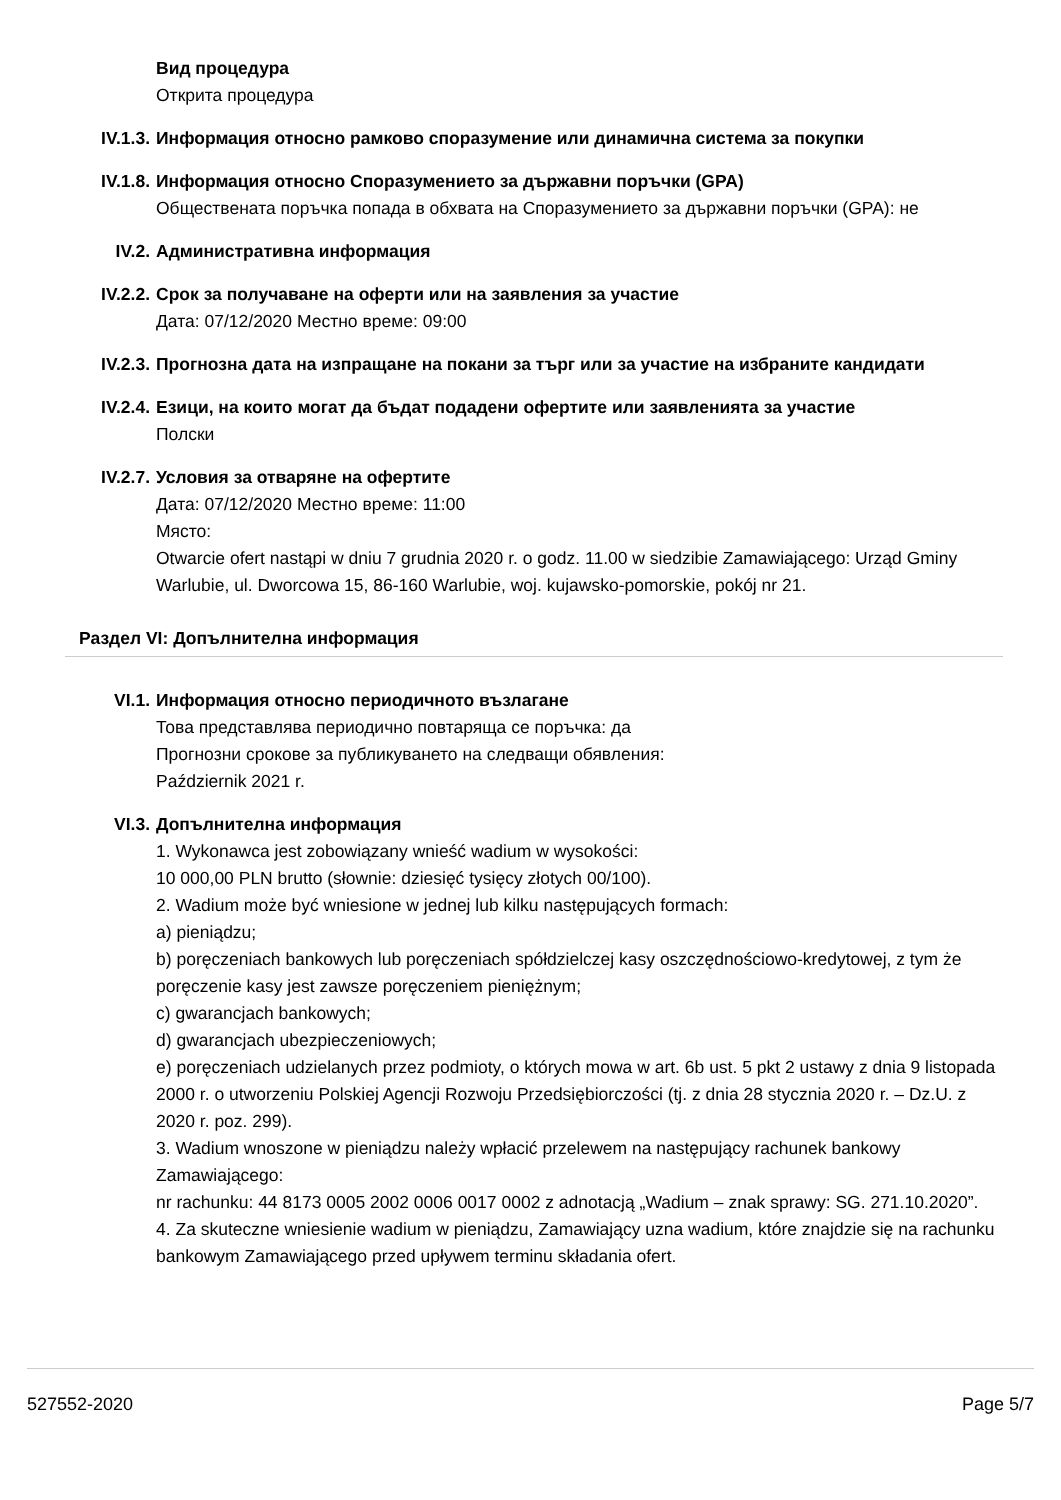Вид процедура
Открита процедура
IV.1.3. Информация относно рамково споразумение или динамична система за покупки
IV.1.8. Информация относно Споразумението за държавни поръчки (GPA)
Обществената поръчка попада в обхвата на Споразумението за държавни поръчки (GPA): не
IV.2. Административна информация
IV.2.2. Срок за получаване на оферти или на заявления за участие
Дата: 07/12/2020 Местно време: 09:00
IV.2.3. Прогнозна дата на изпращане на покани за търг или за участие на избраните кандидати
IV.2.4. Езици, на които могат да бъдат подадени офертите или заявленията за участие
Полски
IV.2.7. Условия за отваряне на офертите
Дата: 07/12/2020 Местно време: 11:00
Място:
Otwarcie ofert nastąpi w dniu 7 grudnia 2020 r. o godz. 11.00 w siedzibie Zamawiającego: Urząd Gminy Warlubie, ul. Dworcowa 15, 86-160 Warlubie, woj. kujawsko-pomorskie, pokój nr 21.
Раздел VI: Допълнителна информация
VI.1. Информация относно периодичното възлагане
Това представлява периодично повтаряща се поръчка: да
Прогнозни срокове за публикуването на следващи обявления:
Październik 2021 r.
VI.3. Допълнителна информация
1. Wykonawca jest zobowiązany wnieść wadium w wysokości:
10 000,00 PLN brutto (słownie: dziesięć tysięcy złotych 00/100).
2. Wadium może być wniesione w jednej lub kilku następujących formach:
a) pieniądzu;
b) poręczeniach bankowych lub poręczeniach spółdzielczej kasy oszczędnościowo-kredytowej, z tym że poręczenie kasy jest zawsze poręczeniem pieniężnym;
c) gwarancjach bankowych;
d) gwarancjach ubezpieczeniowych;
e) poręczeniach udzielanych przez podmioty, o których mowa w art. 6b ust. 5 pkt 2 ustawy z dnia 9 listopada 2000 r. o utworzeniu Polskiej Agencji Rozwoju Przedsiębiorczości (tj. z dnia 28 stycznia 2020 r. – Dz.U. z 2020 r. poz. 299).
3. Wadium wnoszone w pieniądzu należy wpłacić przelewem na następujący rachunek bankowy Zamawiającego:
nr rachunku: 44 8173 0005 2002 0006 0017 0002 z adnotacją „Wadium – znak sprawy: SG. 271.10.2020”.
4. Za skuteczne wniesienie wadium w pieniądzu, Zamawiający uzna wadium, które znajdzie się na rachunku bankowym Zamawiającego przed upływem terminu składania ofert.
527552-2020 Page 5/7